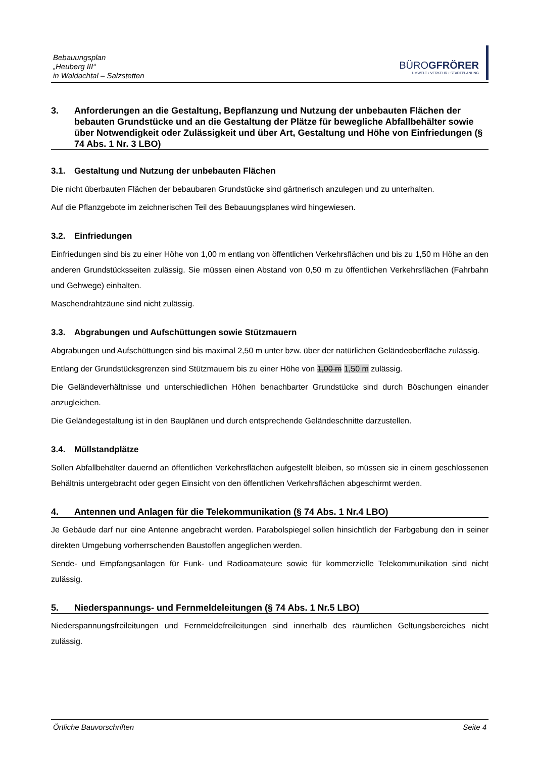Bebauungsplan
„Heuberg III“
in Waldachtal – Salzstetten
BÜROGFRÖRER
UMWELT • VERKEHR • STADTPLANUNG
3. Anforderungen an die Gestaltung, Bepflanzung und Nutzung der unbebauten Flächen der bebauten Grundstücke und an die Gestaltung der Plätze für bewegliche Abfallbehälter sowie über Notwendigkeit oder Zulässigkeit und über Art, Gestaltung und Höhe von Einfriedungen (§ 74 Abs. 1 Nr. 3 LBO)
3.1. Gestaltung und Nutzung der unbebauten Flächen
Die nicht überbauten Flächen der bebaubaren Grundstücke sind gärtnerisch anzulegen und zu unterhalten.
Auf die Pflanzgebote im zeichnerischen Teil des Bebauungsplanes wird hingewiesen.
3.2. Einfriedungen
Einfriedungen sind bis zu einer Höhe von 1,00 m entlang von öffentlichen Verkehrsflächen und bis zu 1,50 m Höhe an den anderen Grundstücksseiten zulässig. Sie müssen einen Abstand von 0,50 m zu öffentlichen Verkehrsflächen (Fahrbahn und Gehwege) einhalten.
Maschendrahtzäune sind nicht zulässig.
3.3. Abgrabungen und Aufschüttungen sowie Stützmauern
Abgrabungen und Aufschüttungen sind bis maximal 2,50 m unter bzw. über der natürlichen Geländeoberfläche zulässig.
Entlang der Grundstücksgrenzen sind Stützmauern bis zu einer Höhe von 1,00 m 1,50 m zulässig.
Die Geländeverhältnisse und unterschiedlichen Höhen benachbarter Grundstücke sind durch Böschungen einander anzugleichen.
Die Geländegestaltung ist in den Bauplänen und durch entsprechende Geländeschnitte darzustellen.
3.4. Müllstandplätze
Sollen Abfallbehälter dauernd an öffentlichen Verkehrsflächen aufgestellt bleiben, so müssen sie in einem geschlossenen Behältnis untergebracht oder gegen Einsicht von den öffentlichen Verkehrsflächen abgeschirmt werden.
4. Antennen und Anlagen für die Telekommunikation (§ 74 Abs. 1 Nr.4 LBO)
Je Gebäude darf nur eine Antenne angebracht werden. Parabolspiegel sollen hinsichtlich der Farbgebung den in seiner direkten Umgebung vorherrschenden Baustoffen angeglichen werden.
Sende- und Empfangsanlagen für Funk- und Radioamateure sowie für kommerzielle Telekommunikation sind nicht zulässig.
5. Niederspannungs- und Fernmeldeleitungen (§ 74 Abs. 1 Nr.5 LBO)
Niederspannungsfreileitungen und Fernmeldefreileitungen sind innerhalb des räumlichen Geltungsbereiches nicht zulässig.
Örtliche Bauvorschriften Seite 4